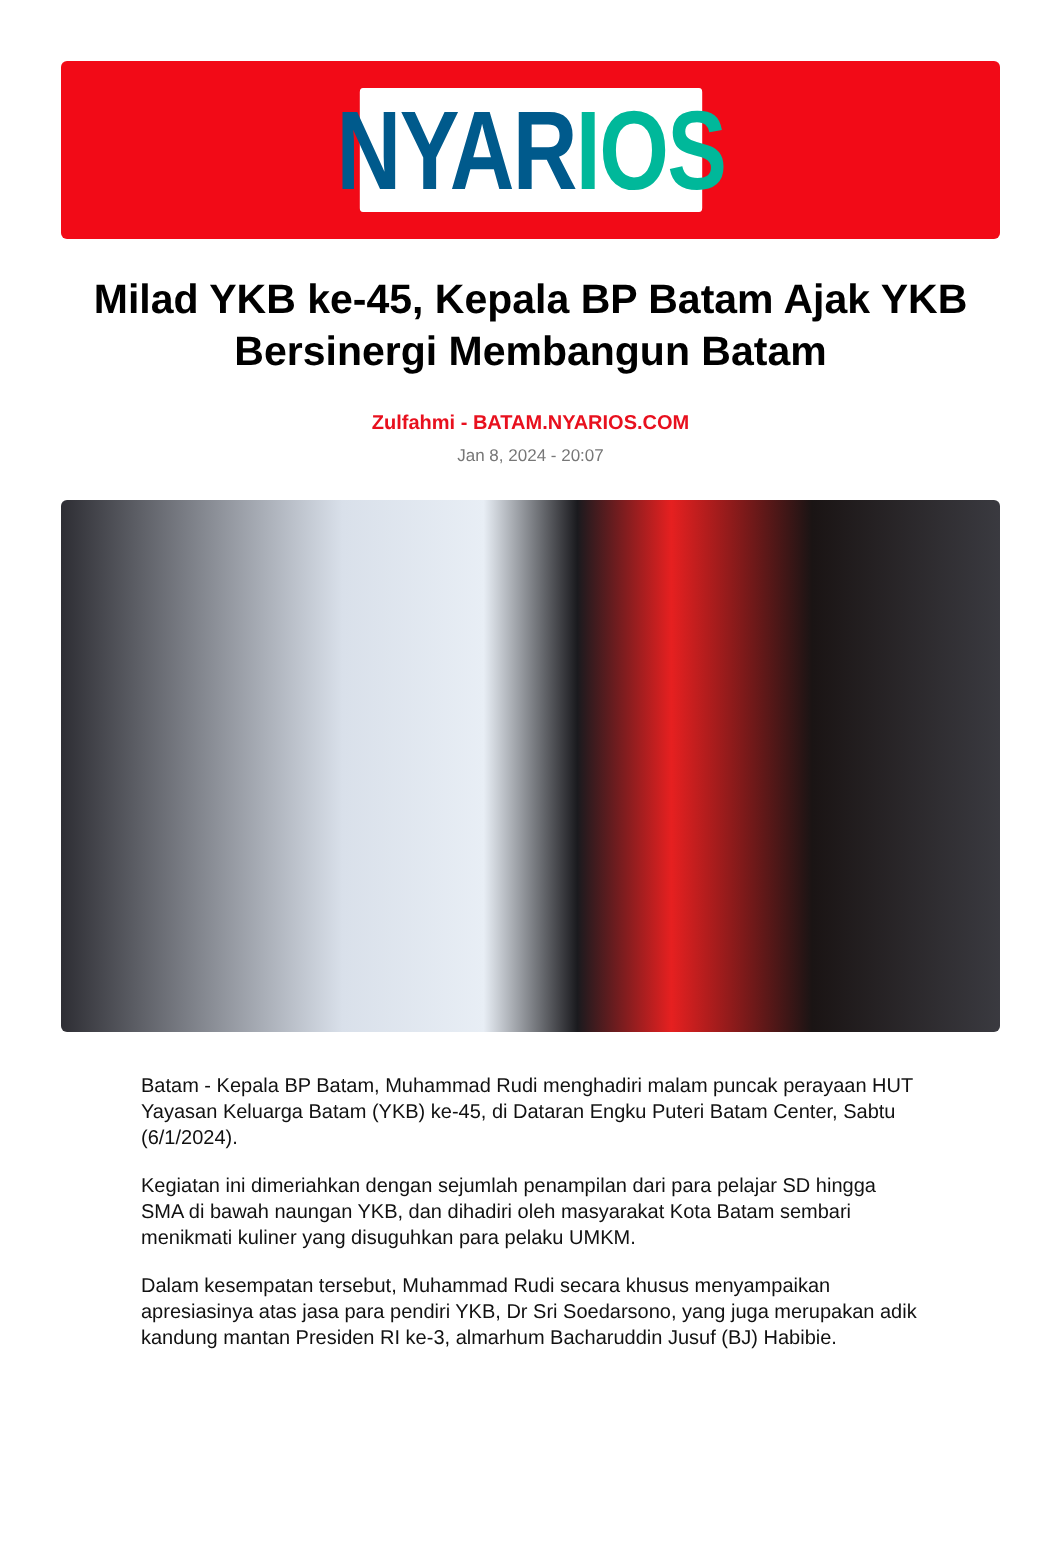NYAR IOS
Milad YKB ke-45, Kepala BP Batam Ajak YKB Bersinergi Membangun Batam
Zulfahmi - BATAM.NYARIOS.COM
Jan 8, 2024 - 20:07
Batam - Kepala BP Batam, Muhammad Rudi menghadiri malam puncak perayaan HUT Yayasan Keluarga Batam (YKB) ke-45, di Dataran Engku Puteri Batam Center, Sabtu (6/1/2024).
Kegiatan ini dimeriahkan dengan sejumlah penampilan dari para pelajar SD hingga SMA di bawah naungan YKB, dan dihadiri oleh masyarakat Kota Batam sembari menikmati kuliner yang disuguhkan para pelaku UMKM.
Dalam kesempatan tersebut, Muhammad Rudi secara khusus menyampaikan apresiasinya atas jasa para pendiri YKB, Dr Sri Soedarsono, yang juga merupakan adik kandung mantan Presiden RI ke-3, almarhum Bacharuddin Jusuf (BJ) Habibie.